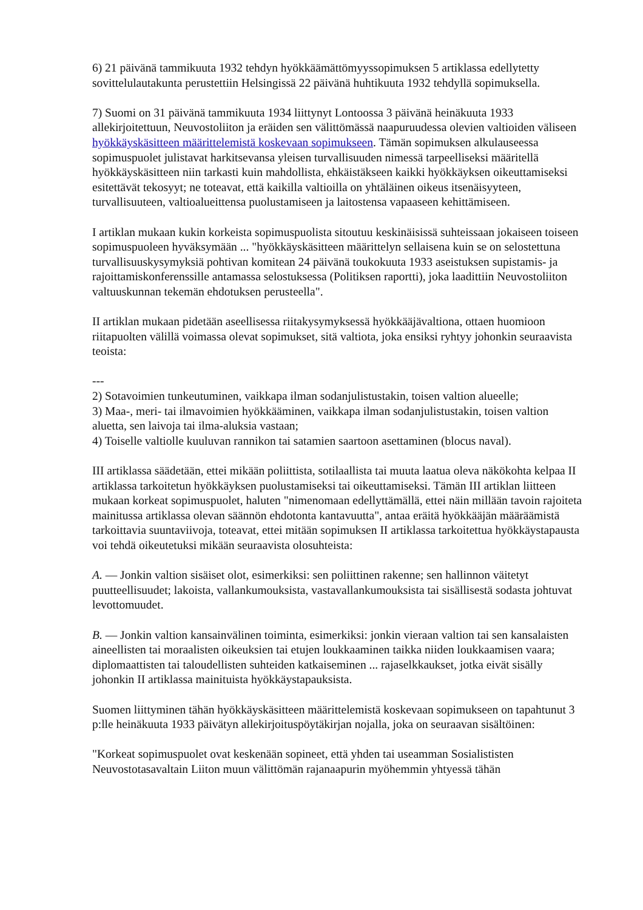6) 21 päivänä tammikuuta 1932 tehdyn hyökkäämättömyyssopimuksen 5 artiklassa edellytetty sovittelulautakunta perustettiin Helsingissä 22 päivänä huhtikuuta 1932 tehdyllä sopimuksella.
7) Suomi on 31 päivänä tammikuuta 1934 liittynyt Lontoossa 3 päivänä heinäkuuta 1933 allekirjoitettuun, Neuvostoliiton ja eräiden sen välittömässä naapuruudessa olevien valtioiden väliseen hyökkäyskäsitteen määrittelemistä koskevaan sopimukseen. Tämän sopimuksen alkulauseessa sopimuspuolet julistavat harkitsevansa yleisen turvallisuuden nimessä tarpeelliseksi määritellä hyökkäyskäsitteen niin tarkasti kuin mahdollista, ehkäistäkseen kaikki hyökkäyksen oikeuttamiseksi esitettävät tekosyyt; ne toteavat, että kaikilla valtioilla on yhtäläinen oikeus itsenäisyyteen, turvallisuuteen, valtioalueittensa puolustamiseen ja laitostensa vapaaseen kehittämiseen.
I artiklan mukaan kukin korkeista sopimuspuolista sitoutuu keskinäisissä suhteissaan jokaiseen toiseen sopimuspuoleen hyväksymään ... "hyökkäyskäsitteen määrittelyn sellaisena kuin se on selostettuna turvallisuuskysymyksiä pohtivan komitean 24 päivänä toukokuuta 1933 aseistuksen supistamis- ja rajoittamiskonferenssille antamassa selostuksessa (Politiksen raportti), joka laadittiin Neuvostoliiton valtuuskunnan tekemän ehdotuksen perusteella".
II artiklan mukaan pidetään aseellisessa riitakysymyksessä hyökkääjävaltiona, ottaen huomioon riitapuolten välillä voimassa olevat sopimukset, sitä valtiota, joka ensiksi ryhtyy johonkin seuraavista teoista:
---
2) Sotavoimien tunkeutuminen, vaikkapa ilman sodanjulistustakin, toisen valtion alueelle;
3) Maa-, meri- tai ilmavoimien hyökkääminen, vaikkapa ilman sodanjulistustakin, toisen valtion aluetta, sen laivoja tai ilma-aluksia vastaan;
4) Toiselle valtiolle kuuluvan rannikon tai satamien saartoon asettaminen (blocus naval).
III artiklassa säädetään, ettei mikään poliittista, sotilaallista tai muuta laatua oleva näkökohta kelpaa II artiklassa tarkoitetun hyökkäyksen puolustamiseksi tai oikeuttamiseksi. Tämän III artiklan liitteen mukaan korkeat sopimuspuolet, haluten "nimenomaan edellyttämällä, ettei näin millään tavoin rajoiteta mainitussa artiklassa olevan säännön ehdotonta kantavuutta", antaa eräitä hyökkääjän määräämistä tarkoittavia suuntaviivoja, toteavat, ettei mitään sopimuksen II artiklassa tarkoitettua hyökkäystapausta voi tehdä oikeutetuksi mikään seuraavista olosuhteista:
A. — Jonkin valtion sisäiset olot, esimerkiksi: sen poliittinen rakenne; sen hallinnon väitetyt puutteellisuudet; lakoista, vallankumouksista, vastavallankumouksista tai sisällisestä sodasta johtuvat levottomuudet.
B. — Jonkin valtion kansainvälinen toiminta, esimerkiksi: jonkin vieraan valtion tai sen kansalaisten aineellisten tai moraalisten oikeuksien tai etujen loukkaaminen taikka niiden loukkaamisen vaara; diplomaattisten tai taloudellisten suhteiden katkaiseminen ... rajaselkkaukset, jotka eivät sisälly johonkin II artiklassa mainituista hyökkäystapauksista.
Suomen liittyminen tähän hyökkäyskäsitteen määrittelemistä koskevaan sopimukseen on tapahtunut 3 p:lle heinäkuuta 1933 päivätyn allekirjoituspöytäkirjan nojalla, joka on seuraavan sisältöinen:
"Korkeat sopimuspuolet ovat keskenään sopineet, että yhden tai useamman Sosialististen Neuvostotasavaltain Liiton muun välittömän rajanaapurin myöhemmin yhtyessä tähän